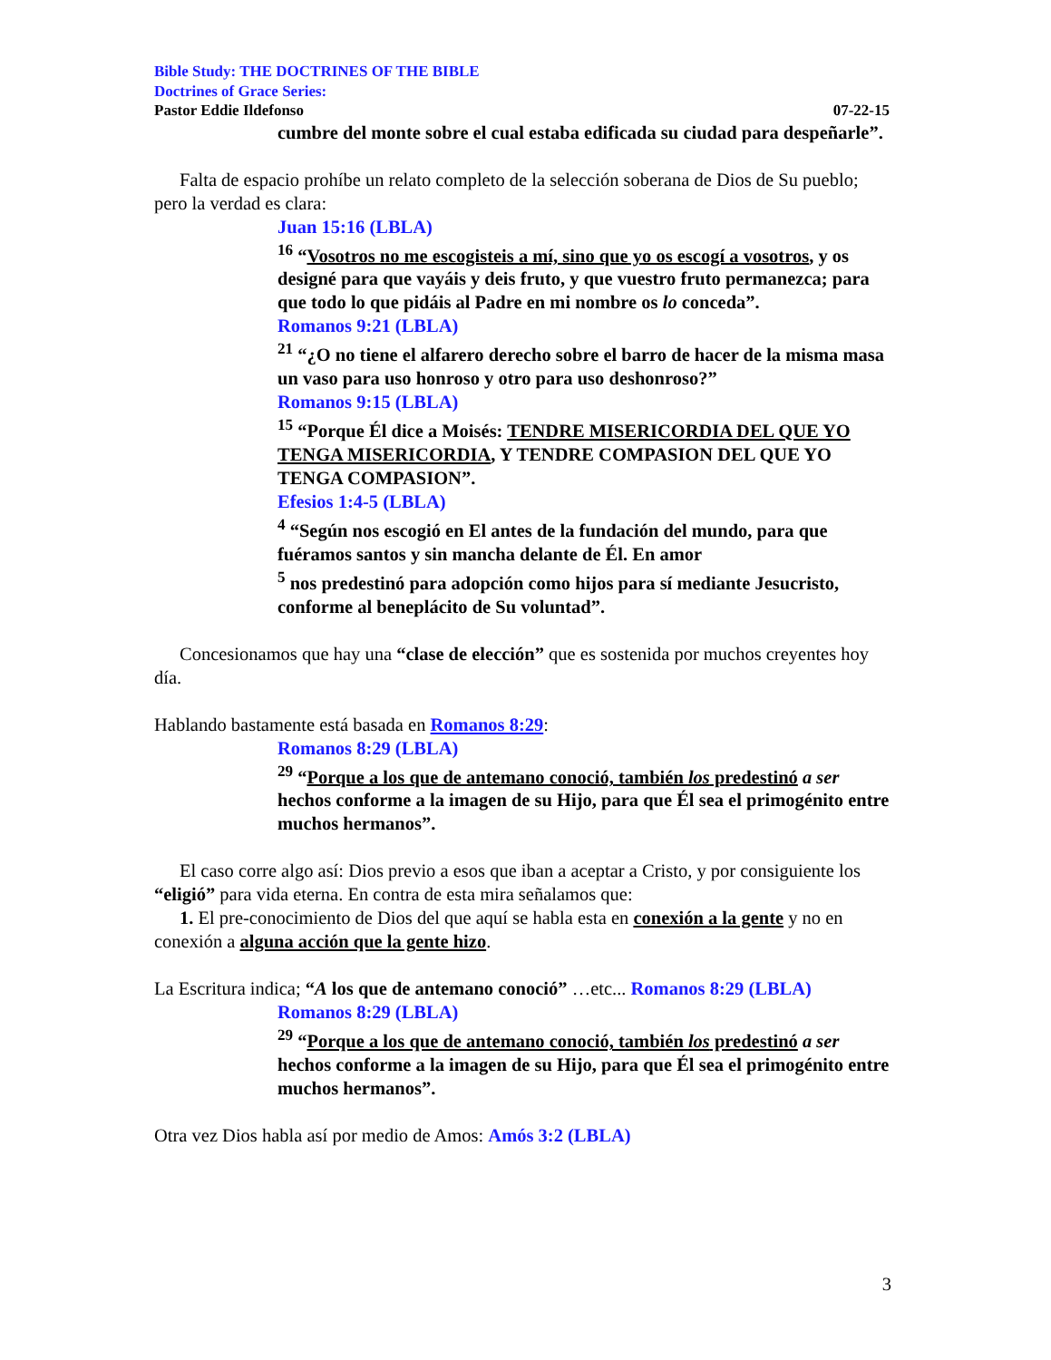Bible Study: THE DOCTRINES OF THE BIBLE
Doctrines of Grace Series:
Pastor Eddie Ildefonso 07-22-15
cumbre del monte sobre el cual estaba edificada su ciudad para despeñarle”.
Falta de espacio prohíbe un relato completo de la selección soberana de Dios de Su pueblo; pero la verdad es clara:
Juan 15:16 (LBLA)
<sup>16</sup> “Vosotros no me escogisteis a mí, sino que yo os escogí a vosotros, y os designé para que vayáis y deis fruto, y que vuestro fruto permanezca; para que todo lo que pidáis al Padre en mi nombre os lo conceda”.
Romanos 9:21 (LBLA)
<sup>21</sup> “¿O no tiene el alfarero derecho sobre el barro de hacer de la misma masa un vaso para uso honroso y otro para uso deshonroso?”
Romanos 9:15 (LBLA)
<sup>15</sup> “Porque Él dice a Moisés: TENDRE MISERICORDIA DEL QUE YO TENGA MISERICORDIA, Y TENDRE COMPASION DEL QUE YO TENGA COMPASION”.
Efesios 1:4-5 (LBLA)
<sup>4</sup> “Según nos escogió en El antes de la fundación del mundo, para que fuéramos santos y sin mancha delante de Él. En amor
<sup>5</sup> nos predestinó para adopción como hijos para sí mediante Jesucristo, conforme al beneplácito de Su voluntad”.
Concesionamos que hay una “clase de elección” que es sostenida por muchos creyentes hoy día.
Hablando bastamente está basada en Romanos 8:29:
Romanos 8:29 (LBLA)
<sup>29</sup> “Porque a los que de antemano conoció, también los predestinó a ser hechos conforme a la imagen de su Hijo, para que Él sea el primogénito entre muchos hermanos”.
El caso corre algo así: Dios previo a esos que iban a aceptar a Cristo, y por consiguiente los “eligió” para vida eterna. En contra de esta mira señalamos que:
1. El pre-conocimiento de Dios del que aquí se habla esta en conexión a la gente y no en conexión a alguna acción que la gente hizo.
La Escritura indica; “A los que de antemano conoció” …etc... Romanos 8:29 (LBLA)
Romanos 8:29 (LBLA)
<sup>29</sup> “Porque a los que de antemano conoció, también los predestinó a ser hechos conforme a la imagen de su Hijo, para que Él sea el primogénito entre muchos hermanos”.
Otra vez Dios habla así por medio de Amos: Amós 3:2 (LBLA)
3